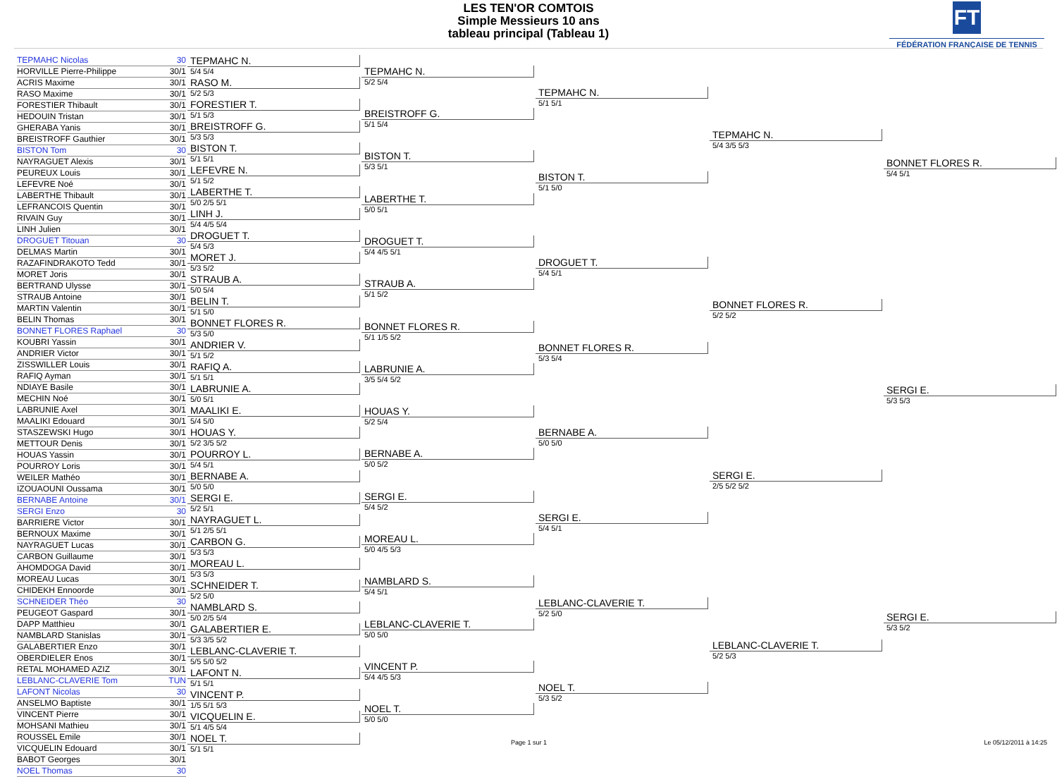LES TEN'OR COMTOIS
Simple Messieurs 10 ans
tableau principal (Tableau 1)
FT
FÉDÉRATION FRANÇAISE DE TENNIS
TEPMAHC Nicolas 30
HORVILLE Pierre-Philippe 30/1
ACRIS Maxime 30/1
RASO Maxime 30/1
FORESTIER Thibault 30/1
HEDOUIN Tristan 30/1
GHERABA Yanis 30/1
BREISTROFF Gauthier 30/1
BISTON Tom 30
NAYRAGUET Alexis 30/1
PEUREUX Louis 30/1
LEFEVRE Noé 30/1
LABERTHE Thibault 30/1
LEFRANCOIS Quentin 30/1
RIVAIN Guy 30/1
LINH Julien 30/1
DROGUET Titouan 30
DELMAS Martin 30/1
RAZAFINDRAKOTO Tedd 30/1
MORET Joris 30/1
BERTRAND Ulysse 30/1
STRAUB Antoine 30/1
MARTIN Valentin 30/1
BELIN Thomas 30/1
BONNET FLORES Raphael 30
KOUBRI Yassin 30/1
ANDRIER Victor 30/1
ZISSWILLER Louis 30/1
RAFIQ Ayman 30/1
NDIAYE Basile 30/1
MECHIN Noé 30/1
LABRUNIE Axel 30/1
MAALIKI Edouard 30/1
STASZEWSKI Hugo 30/1
METTOUR Denis 30/1
HOUAS Yassin 30/1
POURROY Loris 30/1
WEILER Mathéo 30/1
IZOUAOUNI Oussama 30/1
BERNABE Antoine 30/1
SERGI Enzo 30
BARRIERE Victor 30/1
BERNOUX Maxime 30/1
NAYRAGUET Lucas 30/1
CARBON Guillaume 30/1
AHOMDOGA David 30/1
MOREAU Lucas 30/1
CHIDEKH Ennoorde 30/1
SCHNEIDER Théo 30
PEUGEOT Gaspard 30/1
DAPP Matthieu 30/1
NAMBLARD Stanislas 30/1
GALABERTIER Enzo 30/1
OBERDIELER Enos 30/1
RETAL MOHAMED AZIZ 30/1
LEBLANC-CLAVERIE Tom TUN
LAFONT Nicolas 30
ANSELMO Baptiste 30/1
VINCENT Pierre 30/1
MOHSANI Mathieu 30/1
ROUSSEL Emile 30/1
VICQUELIN Edouard 30/1
BABOT Georges 30/1
NOEL Thomas 30
TEPMAHC N.
5/4 5/4
RASO M.
5/2 5/3
FORESTIER T.
5/1 5/3
BREISTROFF G.
5/3 5/3
BISTON T.
5/1 5/1
LEFEVRE N.
5/1 5/2
LABERTHE T.
5/0 2/5 5/1
LINH J.
5/4 4/5 5/4
DROGUET T.
5/4 5/3
MORET J.
5/3 5/2
STRAUB A.
5/0 5/4
BELIN T.
5/1 5/0
BONNET FLORES R.
5/3 5/0
ANDRIER V.
5/1 5/2
RAFIQ A.
5/1 5/1
LABRUNIE A.
5/0 5/1
MAALIKI E.
5/4 5/0
HOUAS Y.
5/2 3/5 5/2
POURROY L.
5/4 5/1
BERNABE A.
5/0 5/0
SERGI E.
5/2 5/1
NAYRAGUET L.
5/1 2/5 5/1
CARBON G.
5/3 5/3
MOREAU L.
5/3 5/3
SCHNEIDER T.
5/2 5/0
NAMBLARD S.
5/0 2/5 5/4
GALABERTIER E.
5/3 3/5 5/2
LEBLANC-CLAVERIE T.
5/5 5/0 5/2
LAFONT N.
5/1 5/1
VINCENT P.
1/5 5/1 5/3
VICQUELIN E.
5/1 4/5 5/4
NOEL T.
5/1 5/1
TEPMAHC N.
5/2 5/4
BREISTROFF G.
5/1 5/4
BISTON T.
5/3 5/1
LABERTHE T.
5/0 5/1
DROGUET T.
5/4 4/5 5/1
STRAUB A.
5/1 5/2
BONNET FLORES R.
5/1 1/5 5/2
LABRUNIE A.
3/5 5/4 5/2
HOUAS Y.
5/2 5/4
BERNABE A.
5/0 5/2
SERGI E.
5/4 5/2
MOREAU L.
5/0 4/5 5/3
NAMBLARD S.
5/4 5/1
LEBLANC-CLAVERIE T.
5/0 5/0
VINCENT P.
5/4 4/5 5/3
NOEL T.
5/0 5/0
TEPMAHC N.
5/1 5/1
BISTON T.
5/1 5/0
DROGUET T.
5/4 5/1
BONNET FLORES R.
5/3 5/4
BERNABE A.
5/0 5/0
SERGI E.
5/4 5/1
LEBLANC-CLAVERIE T.
5/2 5/0
NOEL T.
5/3 5/2
TEPMAHC N.
5/4 3/5 5/3
BONNET FLORES R.
5/2 5/2
SERGI E.
2/5 5/2 5/2
LEBLANC-CLAVERIE T.
5/2 5/3
BONNET FLORES R.
5/4 5/1
SERGI E.
5/3 5/3
SERGI E.
5/3 5/2
Page 1 sur 1 Le 05/12/2011 à 14:25